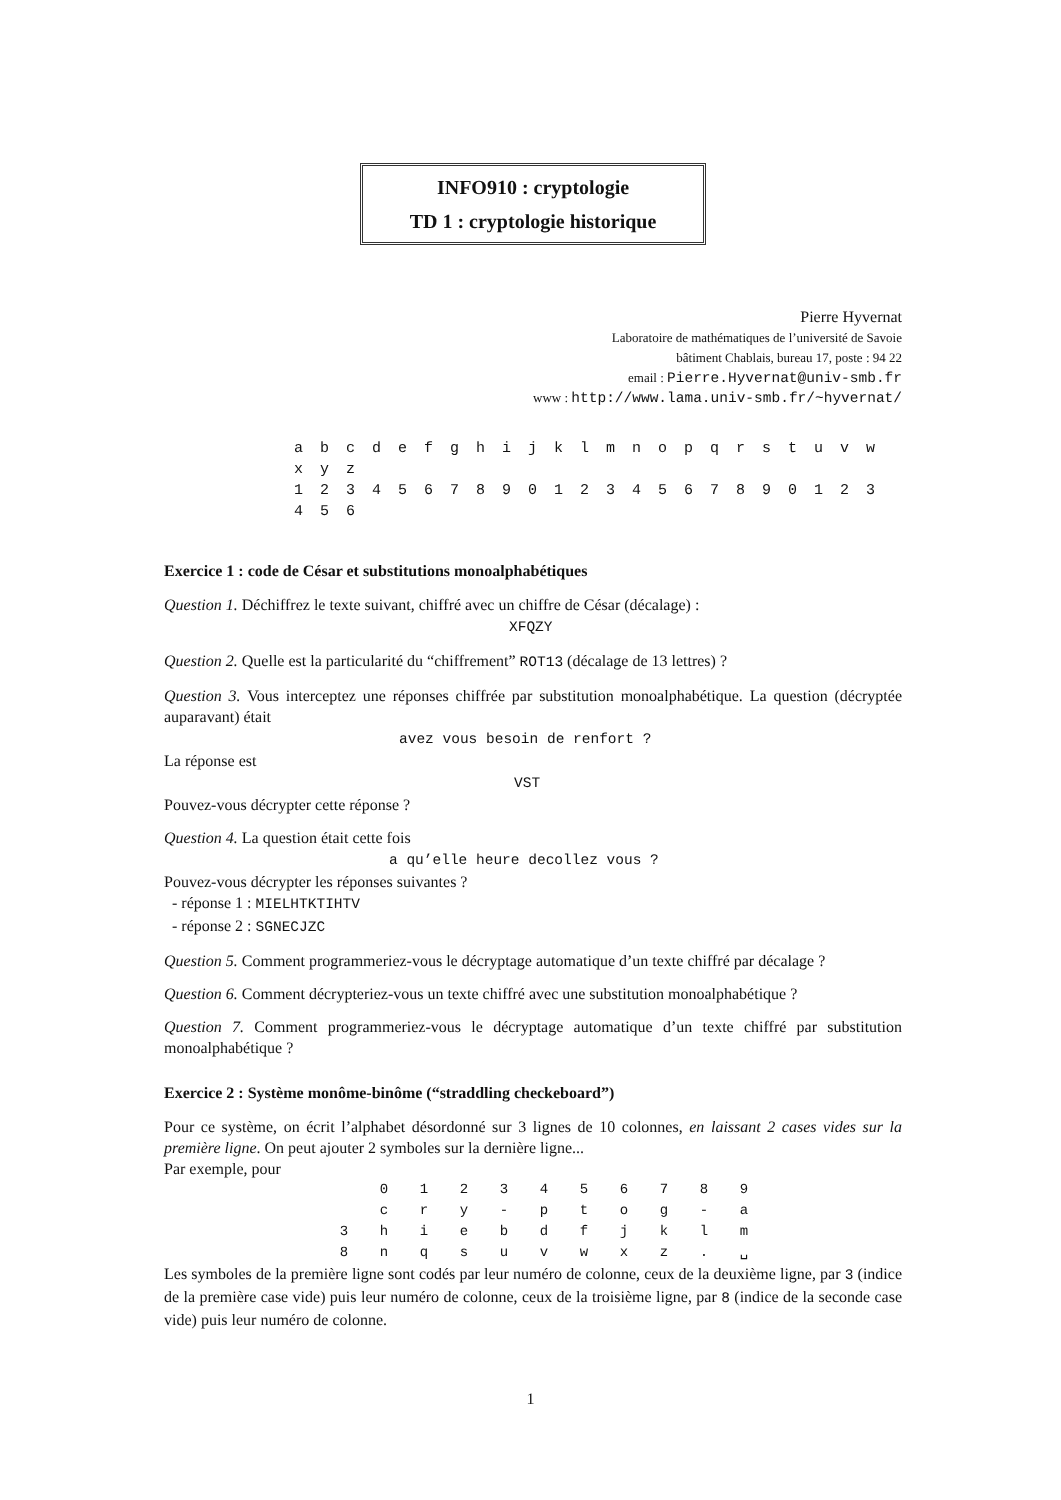INFO910 : cryptologie
TD 1 : cryptologie historique
Pierre Hyvernat
Laboratoire de mathématiques de l’université de Savoie
bâtiment Chablais, bureau 17, poste : 94 22
email : Pierre.Hyvernat@univ-smb.fr
www : http://www.lama.univ-smb.fr/~hyvernat/
a b c d e f g h i j k l m n o p q r s t u v w x y z
1 2 3 4 5 6 7 8 9 0 1 2 3 4 5 6 7 8 9 0 1 2 3 4 5 6
Exercice 1 : code de César et substitutions monoalphabétiques
Question 1. Déchiffrez le texte suivant, chiffré avec un chiffre de César (décalage) :
XFQZY
Question 2. Quelle est la particularité du “chiffrement” ROT13 (décalage de 13 lettres) ?
Question 3. Vous interceptez une réponses chiffrée par substitution monoalphabétique. La question (décryptée auparavant) était
avez vous besoin de renfort ?
La réponse est
VST
Pouvez-vous décrypter cette réponse ?
Question 4. La question était cette fois
a qu’elle heure decollez vous ?
Pouvez-vous décrypter les réponses suivantes ?
- réponse 1 : MIELHTKTIHTV
- réponse 2 : SGNECJZC
Question 5. Comment programmeriez-vous le décryptage automatique d’un texte chiffré par décalage ?
Question 6. Comment décrypteriez-vous un texte chiffré avec une substitution monoalphabétique ?
Question 7. Comment programmeriez-vous le décryptage automatique d’un texte chiffré par substitution monoalphabétique ?
Exercice 2 : Système monôme-binôme (“straddling checkeboard”)
Pour ce système, on écrit l’alphabet désordonné sur 3 lignes de 10 colonnes, en laissant 2 cases vides sur la première ligne. On peut ajouter 2 symboles sur la dernière ligne...
Par exemple, pour
| | 0 | 1 | 2 | 3 | 4 | 5 | 6 | 7 | 8 | 9 |
| | c | r | y | - | p | t | o | g | - | a |
| 3 | h | i | e | b | d | f | j | k | l | m |
| 8 | n | q | s | u | v | w | x | z | . | ␣ |
Les symboles de la première ligne sont codés par leur numéro de colonne, ceux de la deuxième ligne, par 3 (indice de la première case vide) puis leur numéro de colonne, ceux de la troisième ligne, par 8 (indice de la seconde case vide) puis leur numéro de colonne.
1